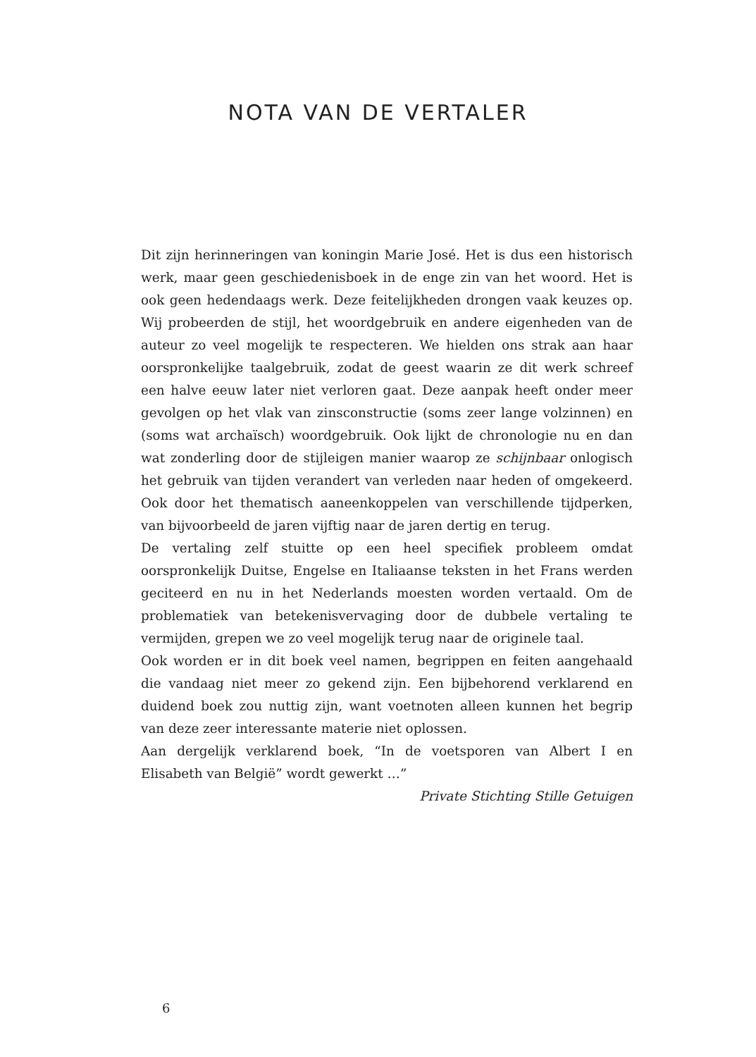NOTA VAN DE VERTALER
Dit zijn herinneringen van koningin Marie José. Het is dus een historisch werk, maar geen geschiedenisboek in de enge zin van het woord. Het is ook geen hedendaags werk. Deze feitelijkheden drongen vaak keuzes op. Wij probeerden de stijl, het woordgebruik en andere eigenheden van de auteur zo veel mogelijk te respecteren. We hielden ons strak aan haar oorspronkelijke taalgebruik, zodat de geest waarin ze dit werk schreef een halve eeuw later niet verloren gaat. Deze aanpak heeft onder meer gevolgen op het vlak van zinsconstructie (soms zeer lange volzinnen) en (soms wat archaïsch) woordgebruik. Ook lijkt de chronologie nu en dan wat zonderling door de stijleigen manier waarop ze schijnbaar onlogisch het gebruik van tijden verandert van verleden naar heden of omgekeerd. Ook door het thematisch aaneenkoppelen van verschillende tijdperken, van bijvoorbeeld de jaren vijftig naar de jaren dertig en terug.
De vertaling zelf stuitte op een heel specifiek probleem omdat oorspronkelijk Duitse, Engelse en Italiaanse teksten in het Frans werden geciteerd en nu in het Nederlands moesten worden vertaald. Om de problematiek van betekenisvervaging door de dubbele vertaling te vermijden, grepen we zo veel mogelijk terug naar de originele taal.
Ook worden er in dit boek veel namen, begrippen en feiten aangehaald die vandaag niet meer zo gekend zijn. Een bijbehorend verklarend en duidend boek zou nuttig zijn, want voetnoten alleen kunnen het begrip van deze zeer interessante materie niet oplossen.
Aan dergelijk verklarend boek, “In de voetsporen van Albert I en Elisabeth van België” wordt gewerkt …”
Private Stichting Stille Getuigen
6